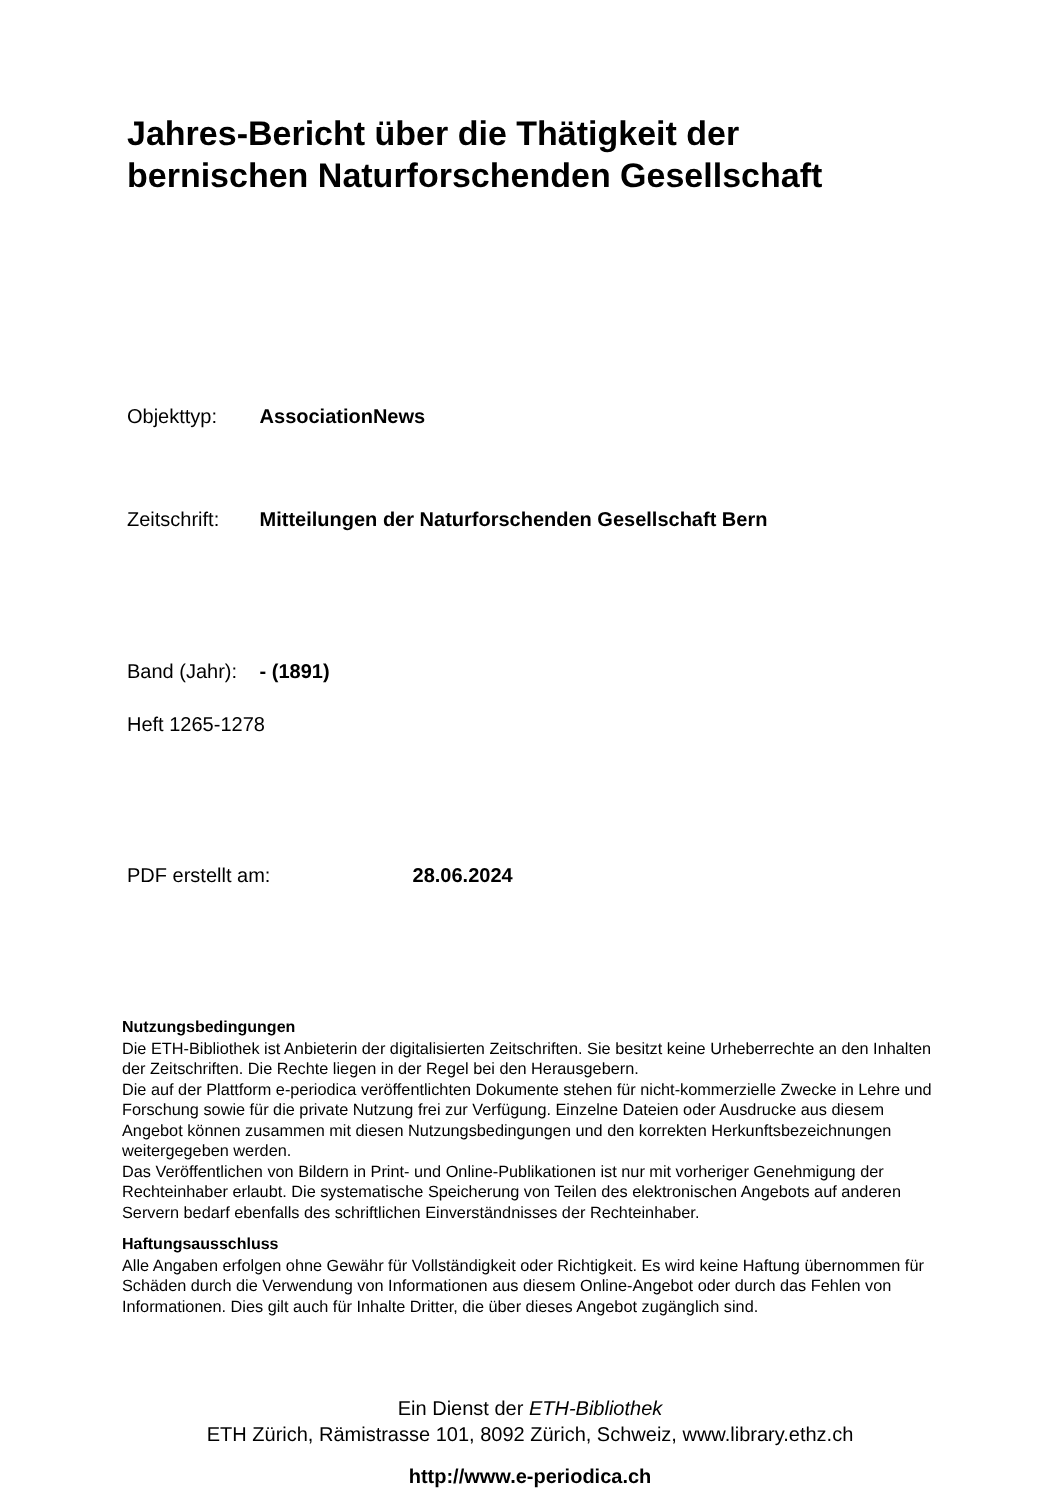Jahres-Bericht über die Thätigkeit der
bernischen Naturforschenden Gesellschaft
Objekttyp: AssociationNews
Zeitschrift: Mitteilungen der Naturforschenden Gesellschaft Bern
Band (Jahr): - (1891)
Heft 1265-1278
PDF erstellt am: 28.06.2024
Nutzungsbedingungen
Die ETH-Bibliothek ist Anbieterin der digitalisierten Zeitschriften. Sie besitzt keine Urheberrechte an den Inhalten der Zeitschriften. Die Rechte liegen in der Regel bei den Herausgebern.
Die auf der Plattform e-periodica veröffentlichten Dokumente stehen für nicht-kommerzielle Zwecke in Lehre und Forschung sowie für die private Nutzung frei zur Verfügung. Einzelne Dateien oder Ausdrucke aus diesem Angebot können zusammen mit diesen Nutzungsbedingungen und den korrekten Herkunftsbezeichnungen weitergegeben werden.
Das Veröffentlichen von Bildern in Print- und Online-Publikationen ist nur mit vorheriger Genehmigung der Rechteinhaber erlaubt. Die systematische Speicherung von Teilen des elektronischen Angebots auf anderen Servern bedarf ebenfalls des schriftlichen Einverständnisses der Rechteinhaber.
Haftungsausschluss
Alle Angaben erfolgen ohne Gewähr für Vollständigkeit oder Richtigkeit. Es wird keine Haftung übernommen für Schäden durch die Verwendung von Informationen aus diesem Online-Angebot oder durch das Fehlen von Informationen. Dies gilt auch für Inhalte Dritter, die über dieses Angebot zugänglich sind.
Ein Dienst der ETH-Bibliothek
ETH Zürich, Rämistrasse 101, 8092 Zürich, Schweiz, www.library.ethz.ch
http://www.e-periodica.ch